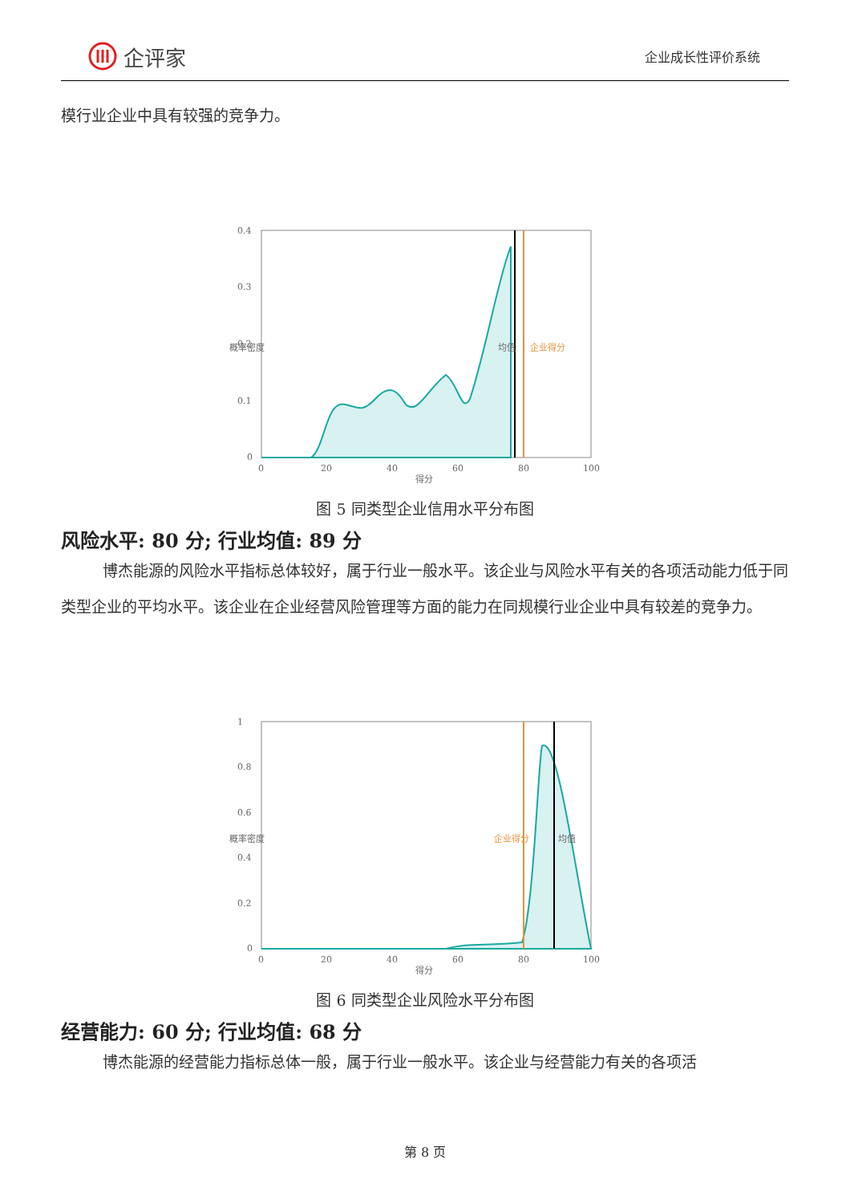企评家
企业成长性评价系统
模行业企业中具有较强的竞争力。
0.4
0.3
0.2
0.1
0
0
20
40
60
80
100
得分
概率密度
均值
企业得分
图 5 同类型企业信用水平分布图
风险水平: 80 分; 行业均值: 89 分
博杰能源的风险水平指标总体较好，属于行业一般水平。该企业与风险水平有关的各项活动能力低于同类型企业的平均水平。该企业在企业经营风险管理等方面的能力在同规模行业企业中具有较差的竞争力。
1
0.8
0.6
0.4
0.2
0
0
20
40
60
80
100
得分
概率密度
企业得分
均值
图 6 同类型企业风险水平分布图
经营能力: 60 分; 行业均值: 68 分
博杰能源的经营能力指标总体一般，属于行业一般水平。该企业与经营能力有关的各项活
第 8 页